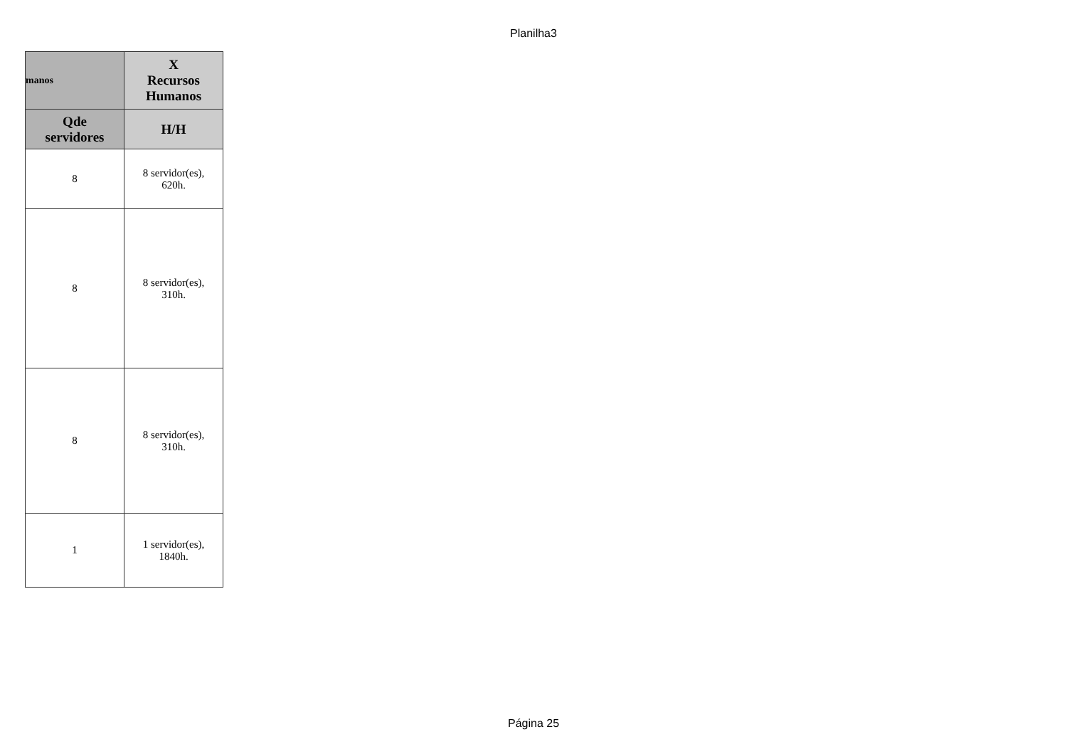Planilha3
| manos | X Recursos Humanos |
| --- | --- |
| Qde servidores | H/H |
| 8 | 8 servidor(es), 620h. |
| 8 | 8 servidor(es), 310h. |
| 8 | 8 servidor(es), 310h. |
| 1 | 1 servidor(es), 1840h. |
Página 25